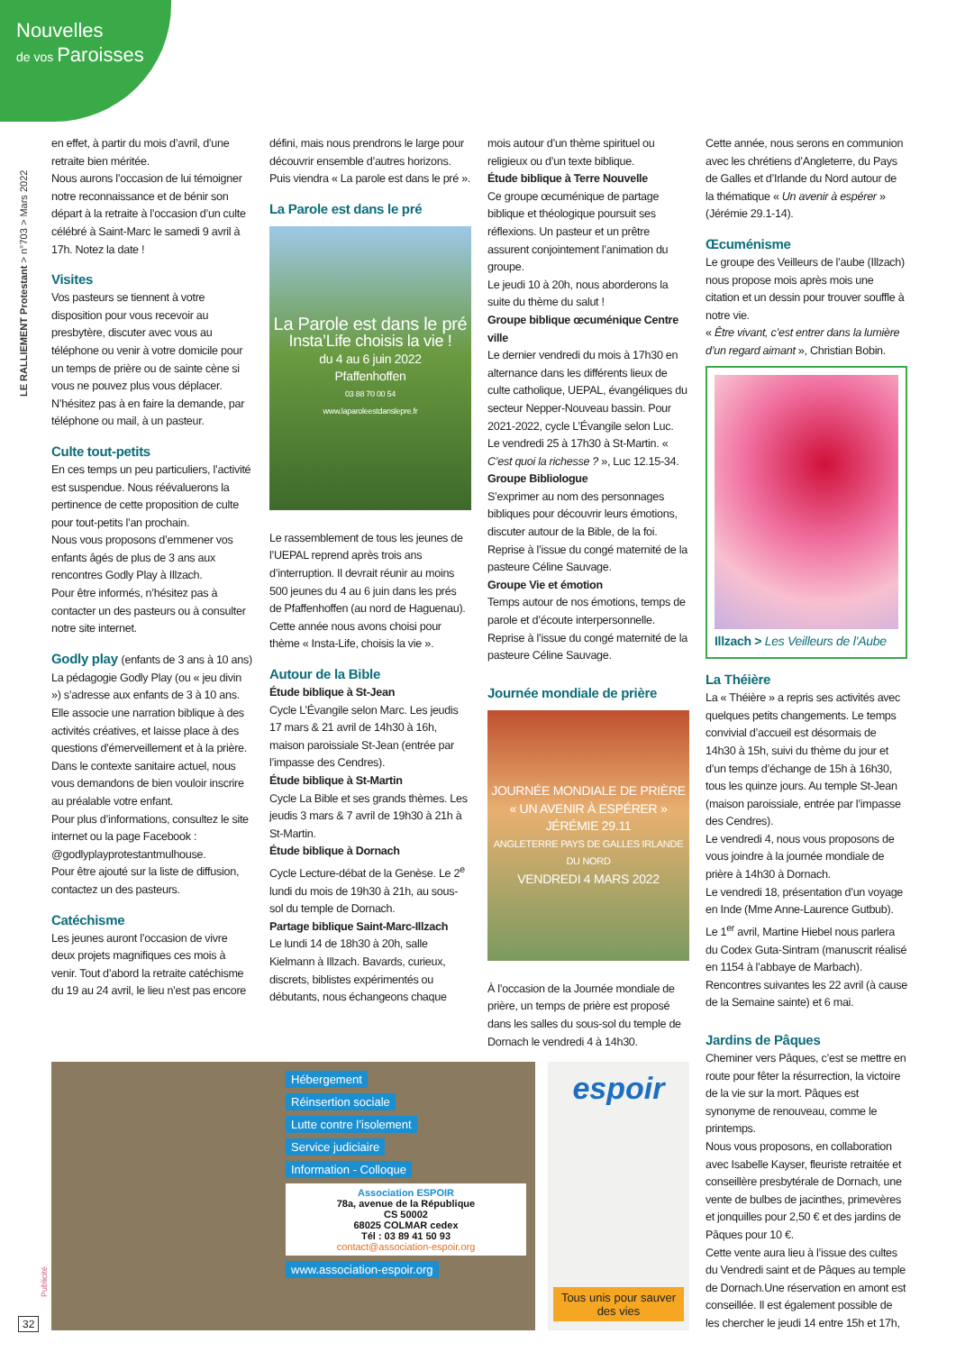Nouvelles
de vos Paroisses
LE RALLIEMENT Protestant > n°703 > Mars 2022
en effet, à partir du mois d’avril, d’une retraite bien méritée.
Nous aurons l’occasion de lui témoigner notre reconnaissance et de bénir son départ à la retraite à l’occasion d’un culte célébré à Saint-Marc le samedi 9 avril à 17h. Notez la date !
Visites
Vos pasteurs se tiennent à votre disposition pour vous recevoir au presbytère, discuter avec vous au téléphone ou venir à votre domicile pour un temps de prière ou de sainte cène si vous ne pouvez plus vous déplacer. N’hésitez pas à en faire la demande, par téléphone ou mail, à un pasteur.
Culte tout-petits
En ces temps un peu particuliers, l’activité est suspendue. Nous réévaluerons la pertinence de cette proposition de culte pour tout-petits l’an prochain.
Nous vous proposons d’emmener vos enfants âgés de plus de 3 ans aux rencontres Godly Play à Illzach.
Pour être informés, n’hésitez pas à contacter un des pasteurs ou à consulter notre site internet.
Godly play (enfants de 3 ans à 10 ans)
La pédagogie Godly Play (ou « jeu divin ») s’adresse aux enfants de 3 à 10 ans. Elle associe une narration biblique à des activités créatives, et laisse place à des questions d’émerveillement et à la prière. Dans le contexte sanitaire actuel, nous vous demandons de bien vouloir inscrire au préalable votre enfant.
Pour plus d’informations, consultez le site internet ou la page Facebook : @godlyplayprotestantmulhouse.
Pour être ajouté sur la liste de diffusion, contactez un des pasteurs.
Catéchisme
Les jeunes auront l’occasion de vivre deux projets magnifiques ces mois à venir. Tout d’abord la retraite catéchisme du 19 au 24 avril, le lieu n’est pas encore
défini, mais nous prendrons le large pour découvrir ensemble d’autres horizons. Puis viendra « La parole est dans le pré ».
La Parole est dans le pré
La Parole est dans le pré
Insta’Life choisis la vie !
du 4 au 6 juin 2022
Pfaffenhoffen
03 88 70 00 54
www.laparoleestdanslepre.fr
Le rassemblement de tous les jeunes de l’UEPAL reprend après trois ans d’interruption. Il devrait réunir au moins 500 jeunes du 4 au 6 juin dans les prés de Pfaffenhoffen (au nord de Haguenau). Cette année nous avons choisi pour thème « Insta-Life, choisis la vie ».
Autour de la Bible
Étude biblique à St-Jean
Cycle L’Évangile selon Marc. Les jeudis 17 mars & 21 avril de 14h30 à 16h, maison paroissiale St-Jean (entrée par l’impasse des Cendres).
Étude biblique à St-Martin
Cycle La Bible et ses grands thèmes. Les jeudis 3 mars & 7 avril de 19h30 à 21h à St-Martin.
Étude biblique à Dornach
Cycle Lecture-débat de la Genèse. Le 2<sup>e</sup> lundi du mois de 19h30 à 21h, au sous-sol du temple de Dornach.
Partage biblique Saint-Marc-Illzach
Le lundi 14 de 18h30 à 20h, salle Kielmann à Illzach. Bavards, curieux, discrets, biblistes expérimentés ou débutants, nous échangeons chaque
mois autour d’un thème spirituel ou religieux ou d’un texte biblique.
Étude biblique à Terre Nouvelle
Ce groupe œcuménique de partage biblique et théologique poursuit ses réflexions. Un pasteur et un prêtre assurent conjointement l’animation du groupe.
Le jeudi 10 à 20h, nous aborderons la suite du thème du salut !
Groupe biblique œcuménique Centre ville
Le dernier vendredi du mois à 17h30 en alternance dans les différents lieux de culte catholique, UEPAL, évangéliques du secteur Nepper-Nouveau bassin. Pour 2021-2022, cycle L’Évangile selon Luc.
Le vendredi 25 à 17h30 à St-Martin. « C’est quoi la richesse ? », Luc 12.15-34.
Groupe Bibliologue
S’exprimer au nom des personnages bibliques pour découvrir leurs émotions, discuter autour de la Bible, de la foi.
Reprise à l’issue du congé maternité de la pasteure Céline Sauvage.
Groupe Vie et émotion
Temps autour de nos émotions, temps de parole et d’écoute interpersonnelle.
Reprise à l’issue du congé maternité de la pasteure Céline Sauvage.
Journée mondiale de prière
JOURNÉE MONDIALE DE PRIÈRE
« UN AVENIR À ESPÉRER »
JÉRÉMIE 29.11
ANGLETERRE PAYS DE GALLES IRLANDE DU NORD
VENDREDI 4 MARS 2022
À l’occasion de la Journée mondiale de prière, un temps de prière est proposé dans les salles du sous-sol du temple de Dornach le vendredi 4 à 14h30.
Cette année, nous serons en communion avec les chrétiens d’Angleterre, du Pays de Galles et d’Irlande du Nord autour de la thématique « Un avenir à espérer » (Jérémie 29.1-14).
Œcuménisme
Le groupe des Veilleurs de l’aube (Illzach) nous propose mois après mois une citation et un dessin pour trouver souffle à notre vie.
« Être vivant, c’est entrer dans la lumière d’un regard aimant », Christian Bobin.
Illzach > Les Veilleurs de l’Aube
La Théière
La « Théière » a repris ses activités avec quelques petits changements. Le temps convivial d’accueil est désormais de 14h30 à 15h, suivi du thème du jour et d’un temps d’échange de 15h à 16h30, tous les quinze jours. Au temple St-Jean (maison paroissiale, entrée par l’impasse des Cendres).
Le vendredi 4, nous vous proposons de vous joindre à la journée mondiale de prière à 14h30 à Dornach.
Le vendredi 18, présentation d’un voyage en Inde (Mme Anne-Laurence Gutbub).
Le 1<sup>er</sup> avril, Martine Hiebel nous parlera du Codex Guta-Sintram (manuscrit réalisé en 1154 à l’abbaye de Marbach).
Rencontres suivantes les 22 avril (à cause de la Semaine sainte) et 6 mai.
Jardins de Pâques
Cheminer vers Pâques, c’est se mettre en route pour fêter la résurrection, la victoire de la vie sur la mort. Pâques est synonyme de renouveau, comme le printemps.
Nous vous proposons, en collaboration avec Isabelle Kayser, fleuriste retraitée et conseillère presbytérale de Dornach, une vente de bulbes de jacinthes, primevères et jonquilles pour 2,50 € et des jardins de Pâques pour 10 €.
Cette vente aura lieu à l’issue des cultes du Vendredi saint et de Pâques au temple de Dornach.Une réservation en amont est conseillée. Il est également possible de les chercher le jeudi 14 entre 15h et 17h,
Hébergement
Réinsertion sociale
Lutte contre l’isolement
Service judiciaire
Information - Colloque
Association ESPOIR
78a, avenue de la République
CS 50002
68025 COLMAR cedex
Tél : 03 89 41 50 93
contact@association-espoir.org
www.association-espoir.org
espoir
Tous unis pour sauver des vies
Publicité
32